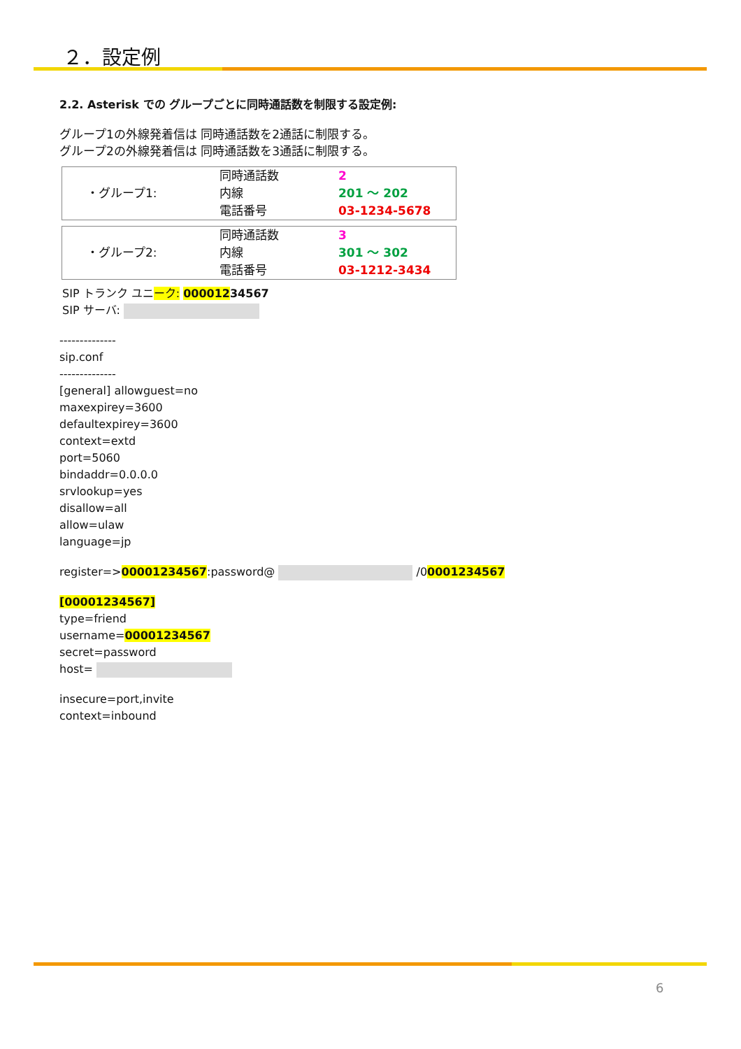２．設定例
2.2. Asterisk での グループごとに同時通話数を制限する設定例:
グループ1の外線発着信は 同時通話数を2通話に制限する。
グループ2の外線発着信は 同時通話数を3通話に制限する。
| ・グループ1: | 同時通話数 | 2 |
| | 内線 | 201 ～ 202 |
| | 電話番号 | 03-1234-5678 |
| ・グループ2: | 同時通話数 | 3 |
| | 内線 | 301 ～ 302 |
| | 電話番号 | 03-1212-3434 |
SIP トランク ユニーク: 00001234567
SIP サーバ:
--------------
sip.conf
--------------
[general] allowguest=no
maxexpirey=3600
defaultexpirey=3600
context=extd
port=5060
bindaddr=0.0.0.0
srvlookup=yes
disallow=all
allow=ulaw
language=jp
register=>00001234567:password@ /00001234567
[00001234567]
type=friend
username=00001234567
secret=password
host=
insecure=port,invite
context=inbound
6